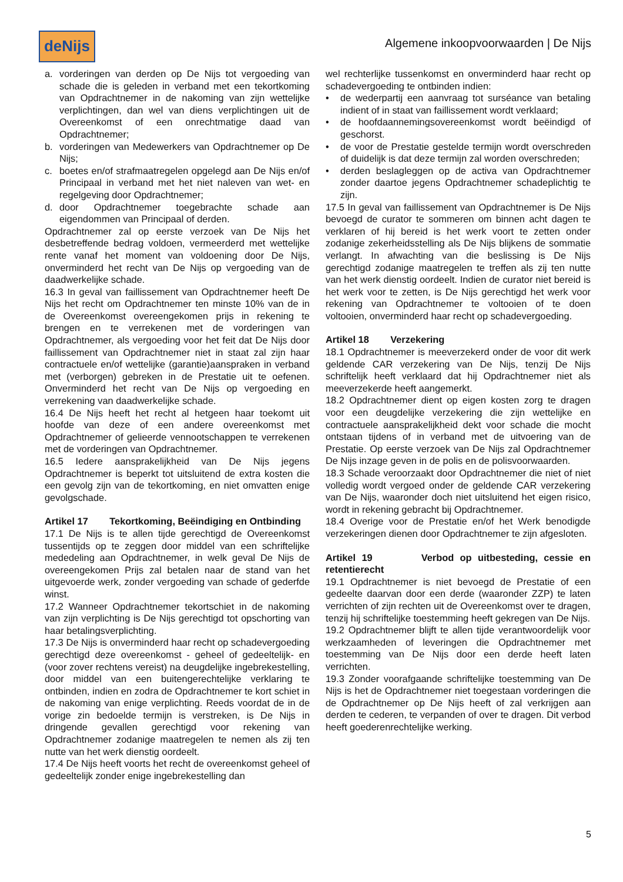deNijs
Algemene inkoopvoorwaarden | De Nijs
a. vorderingen van derden op De Nijs tot vergoeding van schade die is geleden in verband met een tekortkoming van Opdrachtnemer in de nakoming van zijn wettelijke verplichtingen, dan wel van diens verplichtingen uit de Overeenkomst of een onrechtmatige daad van Opdrachtnemer;
b. vorderingen van Medewerkers van Opdrachtnemer op De Nijs;
c. boetes en/of strafmaatregelen opgelegd aan De Nijs en/of Principaal in verband met het niet naleven van wet- en regelgeving door Opdrachtnemer;
d. door Opdrachtnemer toegebrachte schade aan eigendommen van Principaal of derden.
Opdrachtnemer zal op eerste verzoek van De Nijs het desbetreffende bedrag voldoen, vermeerderd met wettelijke rente vanaf het moment van voldoening door De Nijs, onverminderd het recht van De Nijs op vergoeding van de daadwerkelijke schade.
16.3 In geval van faillissement van Opdrachtnemer heeft De Nijs het recht om Opdrachtnemer ten minste 10% van de in de Overeenkomst overeengekomen prijs in rekening te brengen en te verrekenen met de vorderingen van Opdrachtnemer, als vergoeding voor het feit dat De Nijs door faillissement van Opdrachtnemer niet in staat zal zijn haar contractuele en/of wettelijke (garantie)aanspraken in verband met (verborgen) gebreken in de Prestatie uit te oefenen. Onverminderd het recht van De Nijs op vergoeding en verrekening van daadwerkelijke schade.
16.4 De Nijs heeft het recht al hetgeen haar toekomt uit hoofde van deze of een andere overeenkomst met Opdrachtnemer of gelieerde vennootschappen te verrekenen met de vorderingen van Opdrachtnemer.
16.5 Iedere aansprakelijkheid van De Nijs jegens Opdrachtnemer is beperkt tot uitsluitend de extra kosten die een gevolg zijn van de tekortkoming, en niet omvatten enige gevolgschade.
Artikel 17 Tekortkoming, Beëindiging en Ontbinding
17.1 De Nijs is te allen tijde gerechtigd de Overeenkomst tussentijds op te zeggen door middel van een schriftelijke mededeling aan Opdrachtnemer, in welk geval De Nijs de overeengekomen Prijs zal betalen naar de stand van het uitgevoerde werk, zonder vergoeding van schade of gederfde winst.
17.2 Wanneer Opdrachtnemer tekortschiet in de nakoming van zijn verplichting is De Nijs gerechtigd tot opschorting van haar betalingsverplichting.
17.3 De Nijs is onverminderd haar recht op schadevergoeding gerechtigd deze overeenkomst - geheel of gedeeltelijk- en (voor zover rechtens vereist) na deugdelijke ingebrekestelling, door middel van een buitengerechtelijke verklaring te ontbinden, indien en zodra de Opdrachtnemer te kort schiet in de nakoming van enige verplichting. Reeds voordat de in de vorige zin bedoelde termijn is verstreken, is De Nijs in dringende gevallen gerechtigd voor rekening van Opdrachtnemer zodanige maatregelen te nemen als zij ten nutte van het werk dienstig oordeelt.
17.4 De Nijs heeft voorts het recht de overeenkomst geheel of gedeeltelijk zonder enige ingebrekestelling dan
wel rechterlijke tussenkomst en onverminderd haar recht op schadevergoeding te ontbinden indien:
• de wederpartij een aanvraag tot surséance van betaling indient of in staat van faillissement wordt verklaard;
• de hoofdaannemingsovereenkomst wordt beëindigd of geschorst.
• de voor de Prestatie gestelde termijn wordt overschreden of duidelijk is dat deze termijn zal worden overschreden;
• derden beslagleggen op de activa van Opdrachtnemer zonder daartoe jegens Opdrachtnemer schadeplichtig te zijn.
17.5 In geval van faillissement van Opdrachtnemer is De Nijs bevoegd de curator te sommeren om binnen acht dagen te verklaren of hij bereid is het werk voort te zetten onder zodanige zekerheidsstelling als De Nijs blijkens de sommatie verlangt. In afwachting van die beslissing is De Nijs gerechtigd zodanige maatregelen te treffen als zij ten nutte van het werk dienstig oordeelt. Indien de curator niet bereid is het werk voor te zetten, is De Nijs gerechtigd het werk voor rekening van Opdrachtnemer te voltooien of te doen voltooien, onverminderd haar recht op schadevergoeding.
Artikel 18 Verzekering
18.1 Opdrachtnemer is meeverzekerd onder de voor dit werk geldende CAR verzekering van De Nijs, tenzij De Nijs schriftelijk heeft verklaard dat hij Opdrachtnemer niet als meeverzekerde heeft aangemerkt.
18.2 Opdrachtnemer dient op eigen kosten zorg te dragen voor een deugdelijke verzekering die zijn wettelijke en contractuele aansprakelijkheid dekt voor schade die mocht ontstaan tijdens of in verband met de uitvoering van de Prestatie. Op eerste verzoek van De Nijs zal Opdrachtnemer De Nijs inzage geven in de polis en de polisvoorwaarden.
18.3 Schade veroorzaakt door Opdrachtnemer die niet of niet volledig wordt vergoed onder de geldende CAR verzekering van De Nijs, waaronder doch niet uitsluitend het eigen risico, wordt in rekening gebracht bij Opdrachtnemer.
18.4 Overige voor de Prestatie en/of het Werk benodigde verzekeringen dienen door Opdrachtnemer te zijn afgesloten.
Artikel 19 Verbod op uitbesteding, cessie en retentierecht
19.1 Opdrachtnemer is niet bevoegd de Prestatie of een gedeelte daarvan door een derde (waaronder ZZP) te laten verrichten of zijn rechten uit de Overeenkomst over te dragen, tenzij hij schriftelijke toestemming heeft gekregen van De Nijs.
19.2 Opdrachtnemer blijft te allen tijde verantwoordelijk voor werkzaamheden of leveringen die Opdrachtnemer met toestemming van De Nijs door een derde heeft laten verrichten.
19.3 Zonder voorafgaande schriftelijke toestemming van De Nijs is het de Opdrachtnemer niet toegestaan vorderingen die de Opdrachtnemer op De Nijs heeft of zal verkrijgen aan derden te cederen, te verpanden of over te dragen. Dit verbod heeft goederenrechtelijke werking.
5